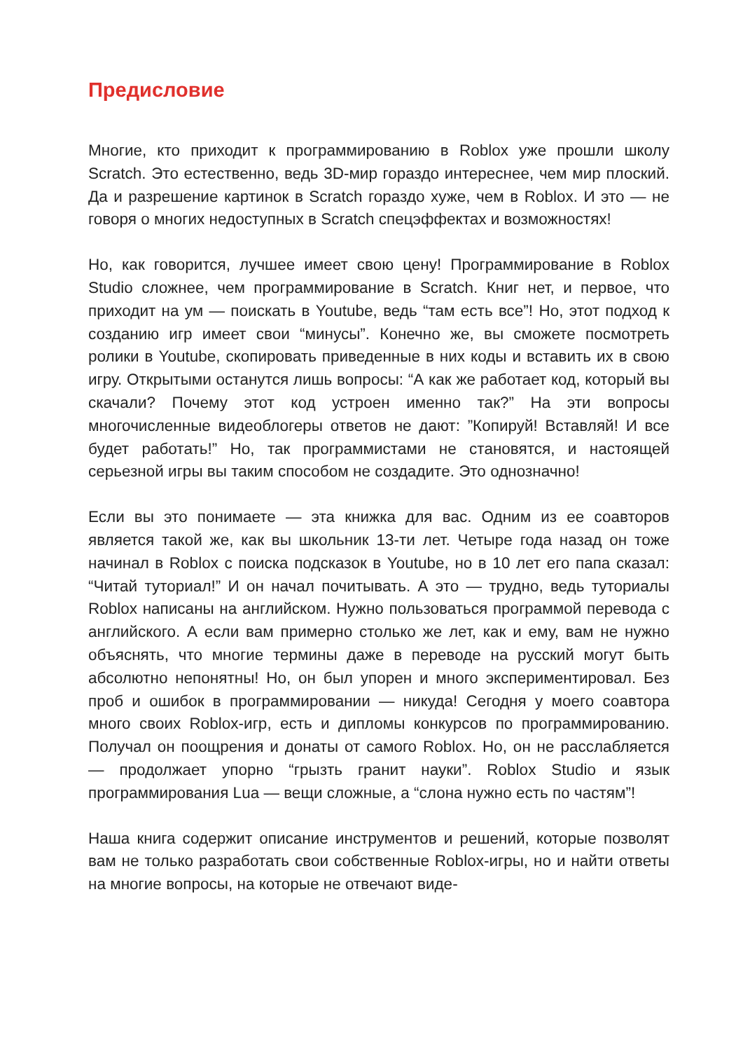Предисловие
Многие, кто приходит к программированию в Roblox уже прошли школу Scratch. Это естественно, ведь 3D-мир гораздо интереснее, чем мир плоский. Да и разрешение картинок в Scratch гораздо хуже, чем в Roblox. И это — не говоря о многих недоступных в Scratch спецэффектах и возможностях!
Но, как говорится, лучшее имеет свою цену! Программирование в Roblox Studio сложнее, чем программирование в Scratch. Книг нет, и первое, что приходит на ум — поискать в Youtube, ведь “там есть все”! Но, этот подход к созданию игр имеет свои “минусы”. Конечно же, вы сможете посмотреть ролики в Youtube, скопировать приведенные в них коды и вставить их в свою игру. Открытыми останутся лишь вопросы: “А как же работает код, который вы скачали? Почему этот код устроен именно так?” На эти вопросы многочисленные видеоблогеры ответов не дают: ”Копируй! Вставляй! И все будет работать!” Но, так программистами не становятся, и настоящей серьезной игры вы таким способом не создадите. Это однозначно!
Если вы это понимаете — эта книжка для вас. Одним из ее соавторов является такой же, как вы школьник 13-ти лет. Четыре года назад он тоже начинал в Roblox с поиска подсказок в Youtube, но в 10 лет его папа сказал: “Читай туториал!” И он начал почитывать. А это — трудно, ведь туториалы Roblox написаны на английском. Нужно пользоваться программой перевода с английского. А если вам примерно столько же лет, как и ему, вам не нужно объяснять, что многие термины даже в переводе на русский могут быть абсолютно непонятны! Но, он был упорен и много экспериментировал. Без проб и ошибок в программировании — никуда! Сегодня у моего соавтора много своих Roblox-игр, есть и дипломы конкурсов по программированию. Получал он поощрения и донаты от самого Roblox. Но, он не расслабляется — продолжает упорно “грызть гранит науки”. Roblox Studio и язык программирования Lua — вещи сложные, а “слона нужно есть по частям”!
Наша книга содержит описание инструментов и решений, которые позволят вам не только разработать свои собственные Roblox-игры, но и найти ответы на многие вопросы, на которые не отвечают виде-